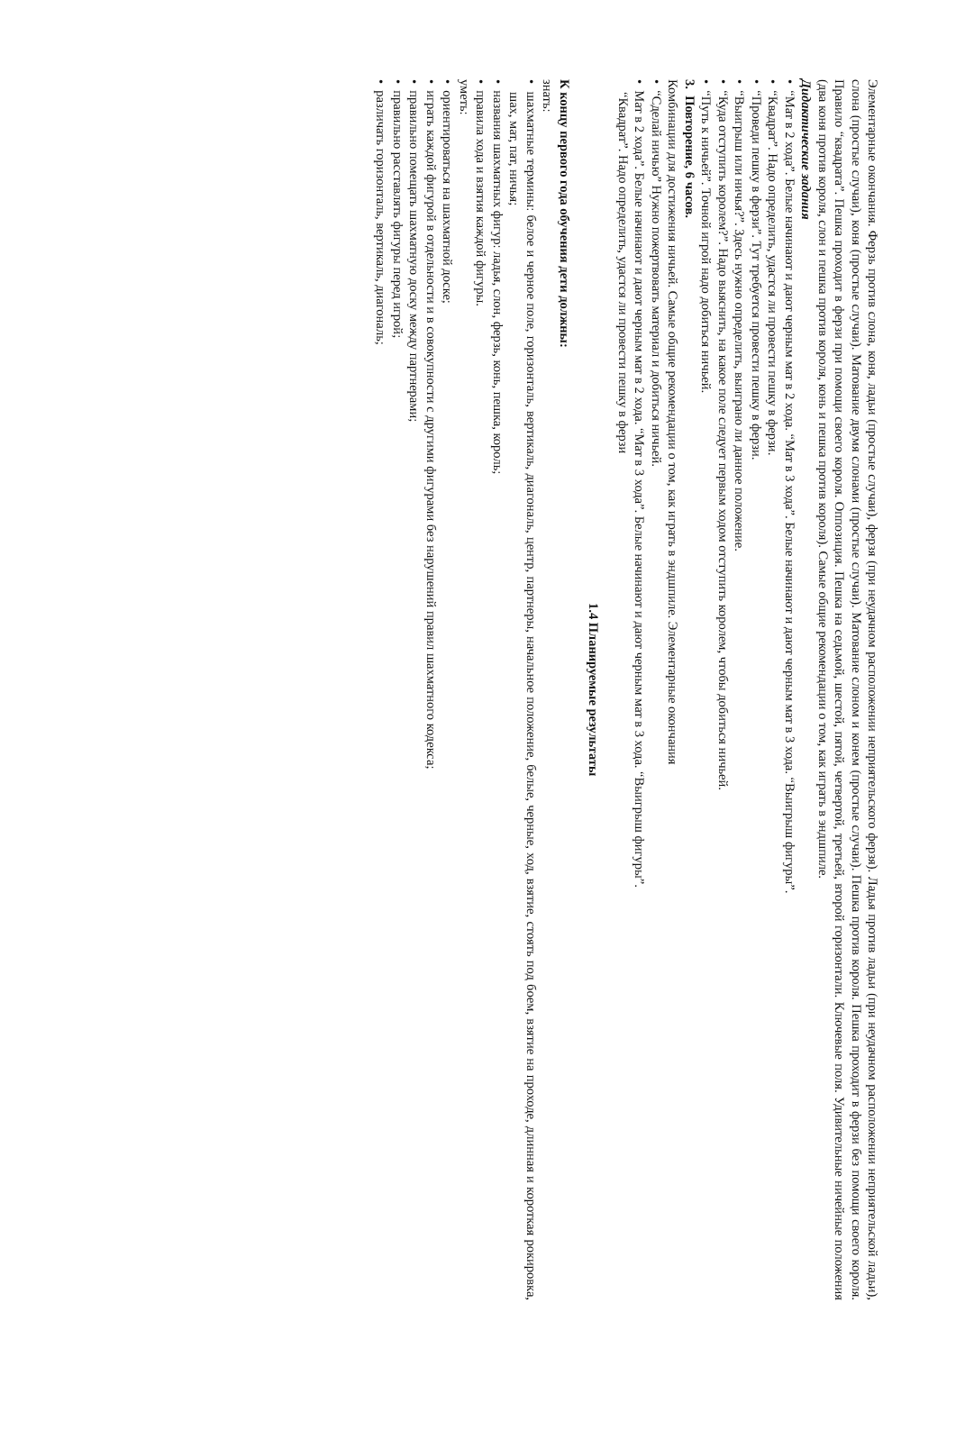Элементарные окончания. Ферзь против слона, коня, ладьи (простые случаи), ферзя (при неудачном расположении неприятельского ферзя). Ладья против ладьи (при неудачном расположении неприятельской ладьи), слона (простые случаи), коня (простые случаи). Матование двумя слонами (простые случаи). Матование слоном и конем (простые случаи). Пешка против короля. Пешка проходит в ферзи без помощи своего короля. Правило “квадрата”. Пешка проходит в ферзи при помощи своего короля. Оппозиция. Пешка на седьмой, шестой, пятой, четвертой, третьей, второй горизонтали. Ключевые поля. Удивительные ничейные положения (два коня против короля, слон и пешка против короля, конь и пешка против короля). Самые общие рекомендации о том, как играть в эндшпиле.
Дидактические задания
• “Мат в 2 хода”. Белые начинают и дают черным мат в 2 хода. “Мат в 3 хода”. Белые начинают и дают черным мат в 3 хода. “Выигрыш фигуры”.
• “Квадрат”. Надо определить, удастся ли провести пешку в ферзи.
• “Проведи пешку в ферзи”. Тут требуется провести пешку в ферзи.
• “Выигрыш или ничья?”. Здесь нужно определить, выиграно ли данное положение.
• “Куда отступить королем?”. Надо выяснить, на какое поле следует первым ходом отступить королем, чтобы добиться ничьей.
• “Путь к ничьей”. Точной игрой надо добиться ничьей.
3. Повторение, 6 часов.
Комбинации для достижения ничьей. Самые общие рекомендации о том, как играть в эндшпиле. Элементарные окончания
• “Сделай ничью” Нужно пожертвовать материал и добиться ничьей.
• Мат в 2 хода”. Белые начинают и дают черным мат в 2 хода. “Мат в 3 хода”. Белые начинают и дают черным мат в 3 хода. “Выигрыш фигуры”.
“Квадрат”. Надо определить, удастся ли провести пешку в ферзи
1.4 Планируемые результаты
К концу первого года обучения дети должны:
знать:
• шахматные термины: белое и черное поле, горизонталь, вертикаль, диагональ, центр, партнеры, начальное положение, белые, черные, ход, взятие, стоять под боем, взятие на проходе, длинная и короткая рокировка, шах, мат, пат, ничья;
• названия шахматных фигур: ладья, слон, ферзь, конь, пешка, король;
• правила хода и взятия каждой фигуры.
уметь:
• ориентироваться на шахматной доске;
• играть каждой фигурой в отдельности и в совокупности с другими фигурами без нарушений правил шахматного кодекса;
• правильно помещать шахматную доску между партнерами;
• правильно расставлять фигуры перед игрой;
• различать горизонталь, вертикаль, диагональ;